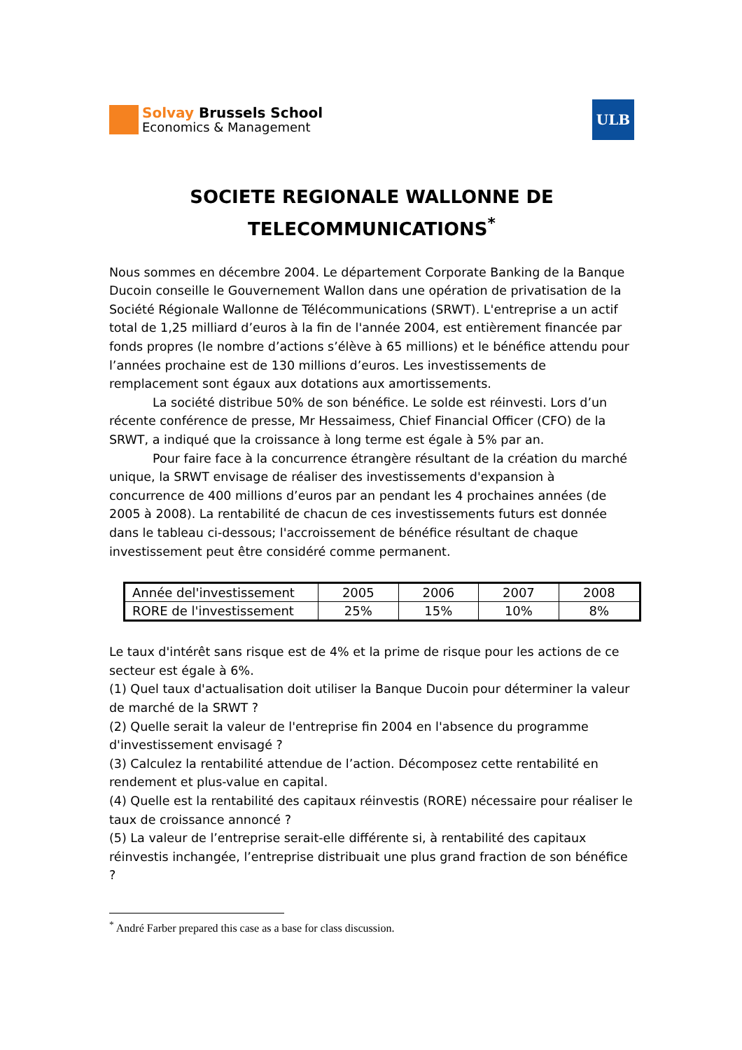Solvay Brussels School
Economics & Management
ULB
SOCIETE REGIONALE WALLONNE DE
TELECOMMUNICATIONS<sup>*</sup>
Nous sommes en décembre 2004. Le département Corporate Banking de la Banque Ducoin conseille le Gouvernement Wallon dans une opération de privatisation de la Société Régionale Wallonne de Télécommunications (SRWT). L'entreprise a un actif total de 1,25 milliard d’euros à la fin de l'année 2004, est entièrement financée par fonds propres (le nombre d’actions s’élève à 65 millions) et le bénéfice attendu pour l’années prochaine est de 130 millions d’euros. Les investissements de remplacement sont égaux aux dotations aux amortissements.
La société distribue 50% de son bénéfice. Le solde est réinvesti. Lors d’un récente conférence de presse, Mr Hessaimess, Chief Financial Officer (CFO) de la SRWT, a indiqué que la croissance à long terme est égale à 5% par an.
Pour faire face à la concurrence étrangère résultant de la création du marché unique, la SRWT envisage de réaliser des investissements d'expansion à concurrence de 400 millions d’euros par an pendant les 4 prochaines années (de 2005 à 2008). La rentabilité de chacun de ces investissements futurs est donnée dans le tableau ci-dessous; l'accroissement de bénéfice résultant de chaque investissement peut être considéré comme permanent.
| Année del'investissement | 2005 | 2006 | 2007 | 2008 |
| RORE de l'investissement | 25% | 15% | 10% | 8% |
Le taux d'intérêt sans risque est de 4% et la prime de risque pour les actions de ce secteur est égale à 6%.
(1) Quel taux d'actualisation doit utiliser la Banque Ducoin pour déterminer la valeur de marché de la SRWT ?
(2) Quelle serait la valeur de l'entreprise fin 2004 en l'absence du programme d'investissement envisagé ?
(3) Calculez la rentabilité attendue de l’action. Décomposez cette rentabilité en rendement et plus-value en capital.
(4) Quelle est la rentabilité des capitaux réinvestis (RORE) nécessaire pour réaliser le taux de croissance annoncé ?
(5) La valeur de l’entreprise serait-elle différente si, à rentabilité des capitaux réinvestis inchangée, l’entreprise distribuait une plus grand fraction de son bénéfice ?
<sup>*</sup> André Farber prepared this case as a base for class discussion.